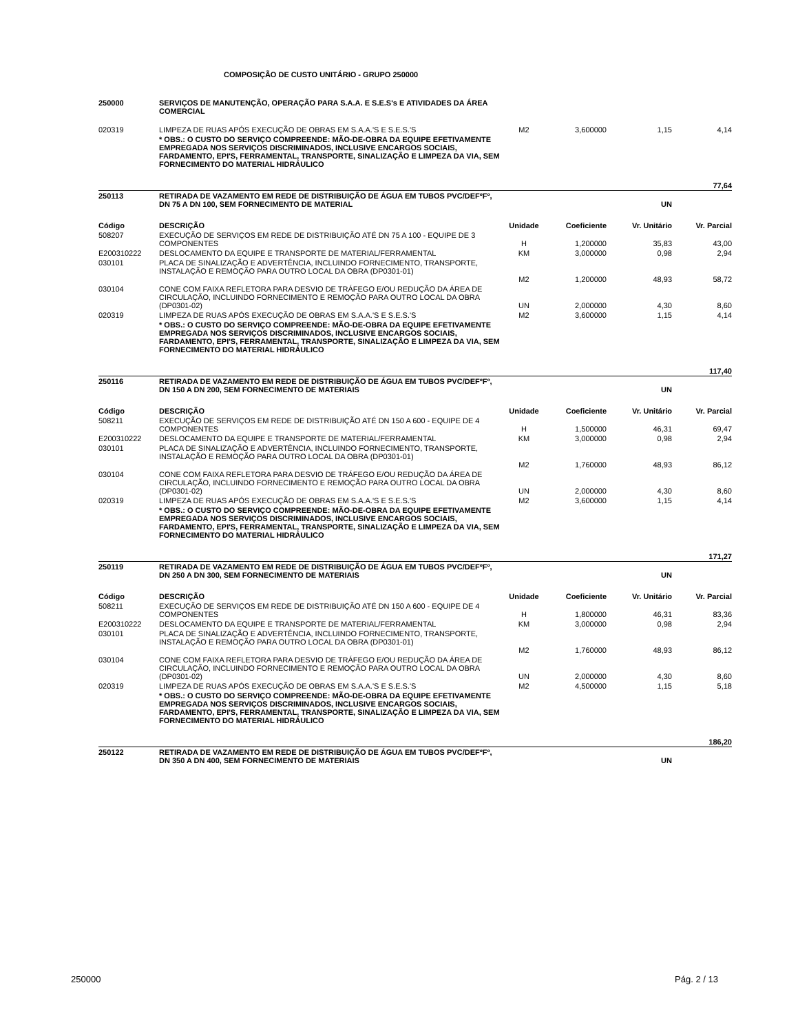COMPOSIÇÃO DE CUSTO UNITÁRIO - GRUPO 250000
| 250000 | SERVIÇOS DE MANUTENÇÃO, OPERAÇÃO PARA S.A.A. E S.E.S's E ATIVIDADES DA ÁREA COMERCIAL | | | | |
| 020319 | LIMPEZA DE RUAS APÓS EXECUÇÃO DE OBRAS EM S.A.A.'S E S.E.S.'S | M2 | 3,600000 | 1,15 | 4,14 |
| | * OBS.: O CUSTO DO SERVIÇO COMPREENDE: MÃO-DE-OBRA DA EQUIPE EFETIVAMENTE EMPREGADA NOS SERVIÇOS DISCRIMINADOS, INCLUSIVE ENCARGOS SOCIAIS, FARDAMENTO, EPI'S, FERRAMENTAL, TRANSPORTE, SINALIZAÇÃO E LIMPEZA DA VIA, SEM FORNECIMENTO DO MATERIAL HIDRÁULICO | | | | |
| | | | | | 77,64 |
| 250113 | RETIRADA DE VAZAMENTO EM REDE DE DISTRIBUIÇÃO DE ÁGUA EM TUBOS PVC/DEFºFº, DN 75 A DN 100, SEM FORNECIMENTO DE MATERIAL | | | UN | |
| Código | DESCRIÇÃO | Unidade | Coeficiente | Vr. Unitário | Vr. Parcial |
| 508207 | EXECUÇÃO DE SERVIÇOS EM REDE DE DISTRIBUIÇÃO ATÉ DN 75 A 100 - EQUIPE DE 3 COMPONENTES | H | 1,200000 | 35,83 | 43,00 |
| E200310222 | DESLOCAMENTO DA EQUIPE E TRANSPORTE DE MATERIAL/FERRAMENTAL | KM | 3,000000 | 0,98 | 2,94 |
| 030101 | PLACA DE SINALIZAÇÃO E ADVERTÊNCIA, INCLUINDO FORNECIMENTO, TRANSPORTE, INSTALAÇÃO E REMOÇÃO PARA OUTRO LOCAL DA OBRA (DP0301-01) | M2 | 1,200000 | 48,93 | 58,72 |
| 030104 | CONE COM FAIXA REFLETORA PARA DESVIO DE TRÁFEGO E/OU REDUÇÃO DA ÁREA DE CIRCULAÇÃO, INCLUINDO FORNECIMENTO E REMOÇÃO PARA OUTRO LOCAL DA OBRA (DP0301-02) | UN | 2,000000 | 4,30 | 8,60 |
| 020319 | LIMPEZA DE RUAS APÓS EXECUÇÃO DE OBRAS EM S.A.A.'S E S.E.S.'S | M2 | 3,600000 | 1,15 | 4,14 |
| | * OBS.: O CUSTO DO SERVIÇO COMPREENDE: MÃO-DE-OBRA DA EQUIPE EFETIVAMENTE EMPREGADA NOS SERVIÇOS DISCRIMINADOS, INCLUSIVE ENCARGOS SOCIAIS, FARDAMENTO, EPI'S, FERRAMENTAL, TRANSPORTE, SINALIZAÇÃO E LIMPEZA DA VIA, SEM FORNECIMENTO DO MATERIAL HIDRÁULICO | | | | |
| | | | | | 117,40 |
| 250116 | RETIRADA DE VAZAMENTO EM REDE DE DISTRIBUIÇÃO DE ÁGUA EM TUBOS PVC/DEFºFº, DN 150 A DN 200, SEM FORNECIMENTO DE MATERIAIS | | | UN | |
| Código | DESCRIÇÃO | Unidade | Coeficiente | Vr. Unitário | Vr. Parcial |
| 508211 | EXECUÇÃO DE SERVIÇOS EM REDE DE DISTRIBUIÇÃO ATÉ DN 150 A 600 - EQUIPE DE 4 COMPONENTES | H | 1,500000 | 46,31 | 69,47 |
| E200310222 | DESLOCAMENTO DA EQUIPE E TRANSPORTE DE MATERIAL/FERRAMENTAL | KM | 3,000000 | 0,98 | 2,94 |
| 030101 | PLACA DE SINALIZAÇÃO E ADVERTÊNCIA, INCLUINDO FORNECIMENTO, TRANSPORTE, INSTALAÇÃO E REMOÇÃO PARA OUTRO LOCAL DA OBRA (DP0301-01) | M2 | 1,760000 | 48,93 | 86,12 |
| 030104 | CONE COM FAIXA REFLETORA PARA DESVIO DE TRÁFEGO E/OU REDUÇÃO DA ÁREA DE CIRCULAÇÃO, INCLUINDO FORNECIMENTO E REMOÇÃO PARA OUTRO LOCAL DA OBRA (DP0301-02) | UN | 2,000000 | 4,30 | 8,60 |
| 020319 | LIMPEZA DE RUAS APÓS EXECUÇÃO DE OBRAS EM S.A.A.'S E S.E.S.'S | M2 | 3,600000 | 1,15 | 4,14 |
| | * OBS.: O CUSTO DO SERVIÇO COMPREENDE: MÃO-DE-OBRA DA EQUIPE EFETIVAMENTE EMPREGADA NOS SERVIÇOS DISCRIMINADOS, INCLUSIVE ENCARGOS SOCIAIS, FARDAMENTO, EPI'S, FERRAMENTAL, TRANSPORTE, SINALIZAÇÃO E LIMPEZA DA VIA, SEM FORNECIMENTO DO MATERIAL HIDRÁULICO | | | | |
| | | | | | 171,27 |
| 250119 | RETIRADA DE VAZAMENTO EM REDE DE DISTRIBUIÇÃO DE ÁGUA EM TUBOS PVC/DEFºFº, DN 250 A DN 300, SEM FORNECIMENTO DE MATERIAIS | | | UN | |
| Código | DESCRIÇÃO | Unidade | Coeficiente | Vr. Unitário | Vr. Parcial |
| 508211 | EXECUÇÃO DE SERVIÇOS EM REDE DE DISTRIBUIÇÃO ATÉ DN 150 A 600 - EQUIPE DE 4 COMPONENTES | H | 1,800000 | 46,31 | 83,36 |
| E200310222 | DESLOCAMENTO DA EQUIPE E TRANSPORTE DE MATERIAL/FERRAMENTAL | KM | 3,000000 | 0,98 | 2,94 |
| 030101 | PLACA DE SINALIZAÇÃO E ADVERTÊNCIA, INCLUINDO FORNECIMENTO, TRANSPORTE, INSTALAÇÃO E REMOÇÃO PARA OUTRO LOCAL DA OBRA (DP0301-01) | M2 | 1,760000 | 48,93 | 86,12 |
| 030104 | CONE COM FAIXA REFLETORA PARA DESVIO DE TRÁFEGO E/OU REDUÇÃO DA ÁREA DE CIRCULAÇÃO, INCLUINDO FORNECIMENTO E REMOÇÃO PARA OUTRO LOCAL DA OBRA (DP0301-02) | UN | 2,000000 | 4,30 | 8,60 |
| 020319 | LIMPEZA DE RUAS APÓS EXECUÇÃO DE OBRAS EM S.A.A.'S E S.E.S.'S | M2 | 4,500000 | 1,15 | 5,18 |
| | * OBS.: O CUSTO DO SERVIÇO COMPREENDE: MÃO-DE-OBRA DA EQUIPE EFETIVAMENTE EMPREGADA NOS SERVIÇOS DISCRIMINADOS, INCLUSIVE ENCARGOS SOCIAIS, FARDAMENTO, EPI'S, FERRAMENTAL, TRANSPORTE, SINALIZAÇÃO E LIMPEZA DA VIA, SEM FORNECIMENTO DO MATERIAL HIDRÁULICO | | | | |
| | | | | | 186,20 |
| 250122 | RETIRADA DE VAZAMENTO EM REDE DE DISTRIBUIÇÃO DE ÁGUA EM TUBOS PVC/DEFºFº, DN 350 A DN 400, SEM FORNECIMENTO DE MATERIAIS | | | UN | |
250000 Pág. 2 / 13